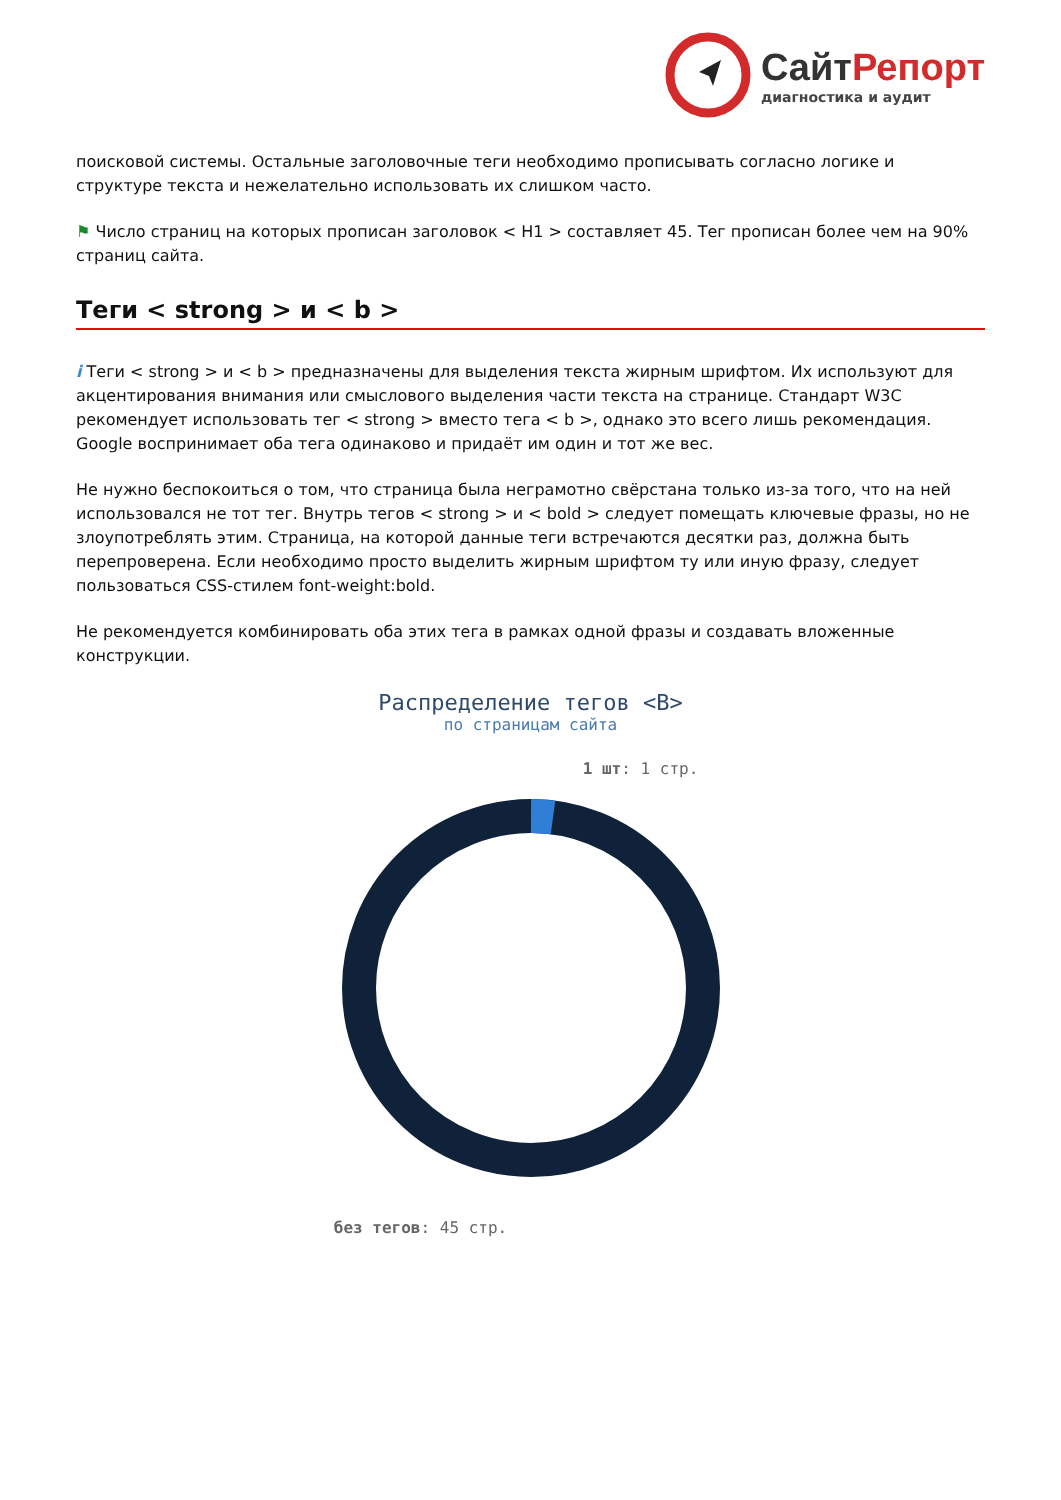СайтРепорт
диагностика и аудит
поисковой системы. Остальные заголовочные теги необходимо прописывать согласно логике и структуре текста и нежелательно использовать их слишком часто.
⚑ Число страниц на которых прописан заголовок < H1 > составляет 45. Тег прописан более чем на 90% страниц сайта.
Теги < strong > и < b >
i Теги < strong > и < b > предназначены для выделения текста жирным шрифтом. Их используют для акцентирования внимания или смыслового выделения части текста на странице. Стандарт W3C рекомендует использовать тег < strong > вместо тега < b >, однако это всего лишь рекомендация. Google воспринимает оба тега одинаково и придаёт им один и тот же вес.
Не нужно беспокоиться о том, что страница была неграмотно свёрстана только из-за того, что на ней использовался не тот тег. Внутрь тегов < strong > и < bold > следует помещать ключевые фразы, но не злоупотреблять этим. Страница, на которой данные теги встречаются десятки раз, должна быть перепроверена. Если необходимо просто выделить жирным шрифтом ту или иную фразу, следует пользоваться CSS-стилем font-weight:bold.
Не рекомендуется комбинировать оба этих тега в рамках одной фразы и создавать вложенные конструкции.
Распределение тегов <B>
по страницам сайта
1 шт: 1 стр.
без тегов: 45 стр.